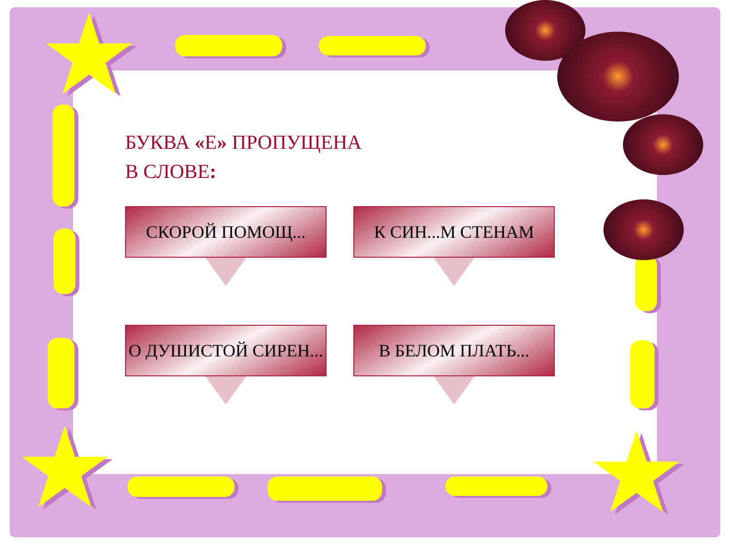★
★ ★
БУКВА «Е» ПРОПУЩЕНА
В СЛОВЕ:
СКОРОЙ ПОМОЩ... К СИН...М СТЕНАМ
О ДУШИСТОЙ СИРЕН... В БЕЛОМ ПЛАТЬ...